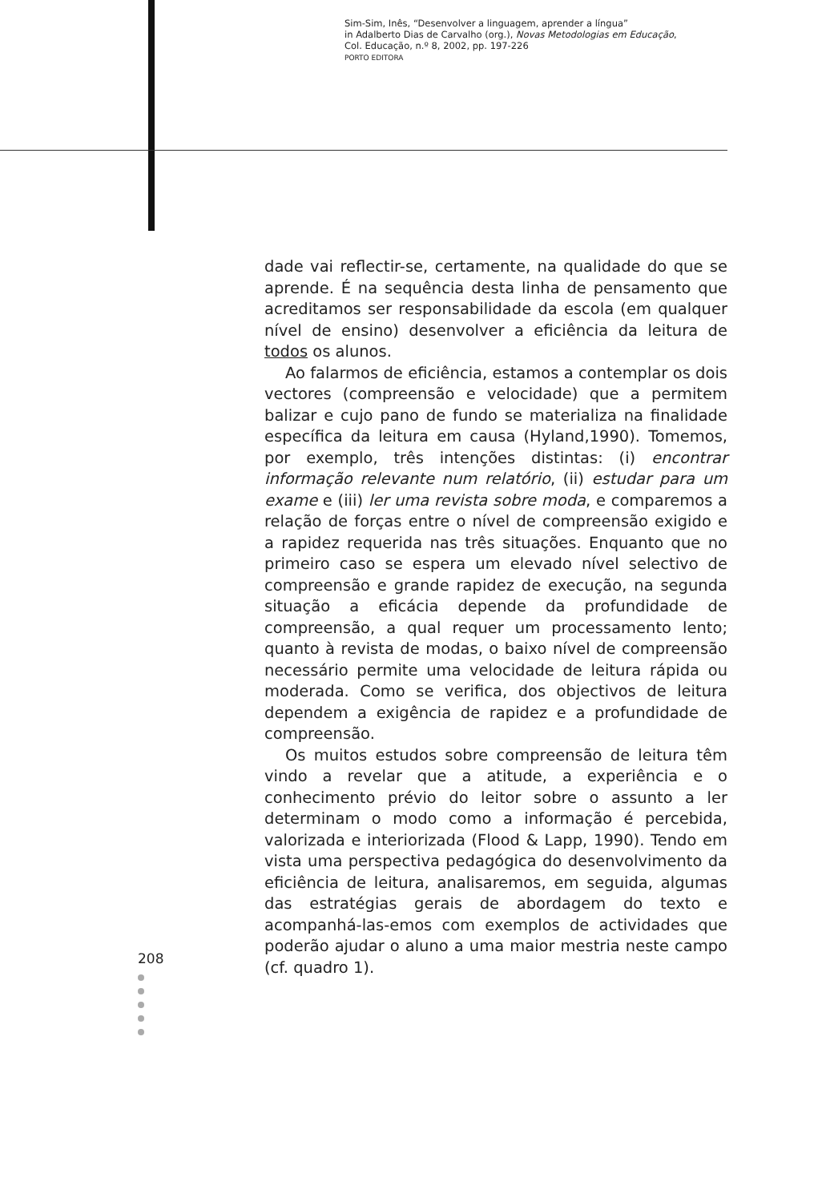Sim-Sim, Inês, “Desenvolver a linguagem, aprender a língua”
in Adalberto Dias de Carvalho (org.), Novas Metodologias em Educação,
Col. Educação, n.º 8, 2002, pp. 197-226
PORTO EDITORA
dade vai reflectir-se, certamente, na qualidade do que se aprende. É na sequência desta linha de pensamento que acreditamos ser responsabilidade da escola (em qualquer nível de ensino) desenvolver a eficiência da leitura de todos os alunos.
Ao falarmos de eficiência, estamos a contemplar os dois vectores (compreensão e velocidade) que a permitem balizar e cujo pano de fundo se materializa na finalidade específica da leitura em causa (Hyland,1990). Tomemos, por exemplo, três intenções distintas: (i) encontrar informação relevante num relatório, (ii) estudar para um exame e (iii) ler uma revista sobre moda, e comparemos a relação de forças entre o nível de compreensão exigido e a rapidez requerida nas três situações. Enquanto que no primeiro caso se espera um elevado nível selectivo de compreensão e grande rapidez de execução, na segunda situação a eficácia depende da profundidade de compreensão, a qual requer um processamento lento; quanto à revista de modas, o baixo nível de compreensão necessário permite uma velocidade de leitura rápida ou moderada. Como se verifica, dos objectivos de leitura dependem a exigência de rapidez e a profundidade de compreensão.
Os muitos estudos sobre compreensão de leitura têm vindo a revelar que a atitude, a experiência e o conhecimento prévio do leitor sobre o assunto a ler determinam o modo como a informação é percebida, valorizada e interiorizada (Flood & Lapp, 1990). Tendo em vista uma perspectiva pedagógica do desenvolvimento da eficiência de leitura, analisaremos, em seguida, algumas das estratégias gerais de abordagem do texto e acompanhá-las-emos com exemplos de actividades que poderão ajudar o aluno a uma maior mestria neste campo (cf. quadro 1).
208